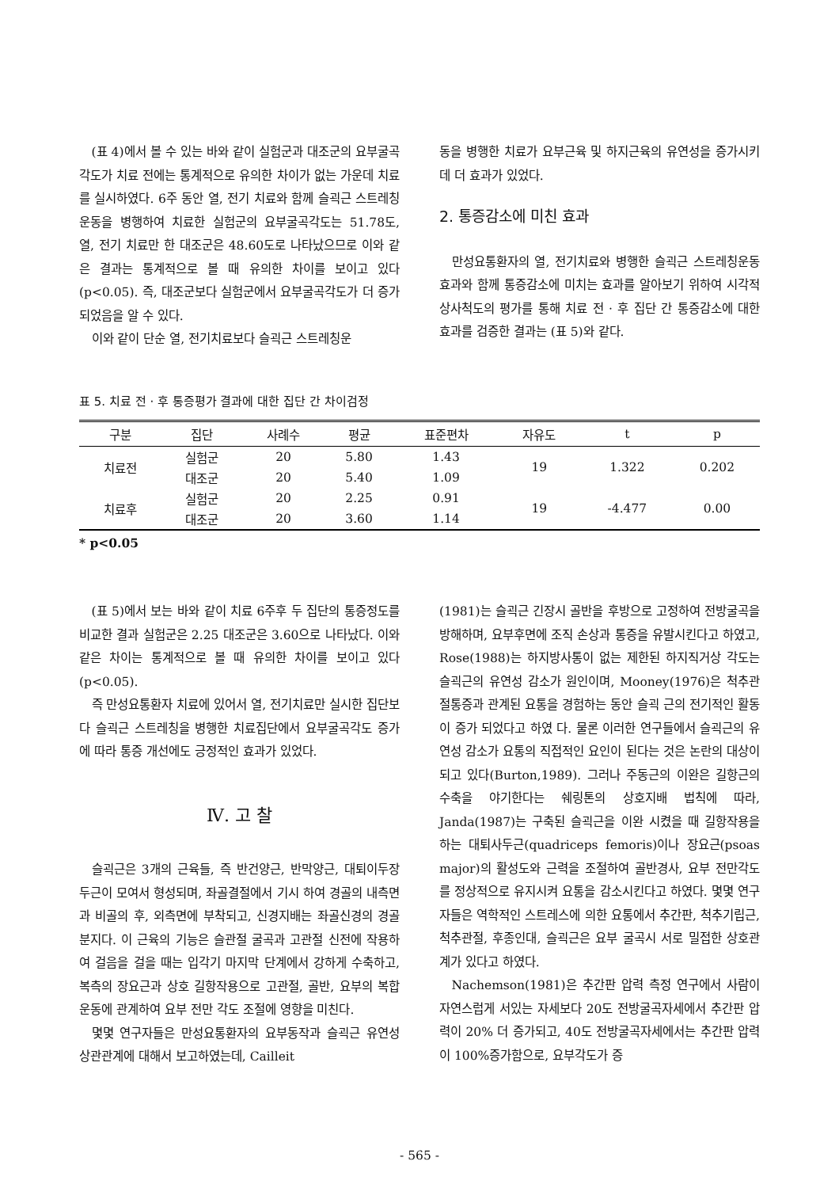(표 4)에서 볼 수 있는 바와 같이 실험군과 대조군의 요부굴곡각도가 치료 전에는 통계적으로 유의한 차이가 없는 가운데 치료를 실시하였다. 6주 동안 열, 전기 치료와 함께 슬괵근 스트레칭운동을 병행하여 치료한 실험군의 요부굴곡각도는 51.78도, 열, 전기 치료만 한 대조군은 48.60도로 나타났으므로 이와 같은 결과는 통계적으로 볼 때 유의한 차이를 보이고 있다(p<0.05). 즉, 대조군보다 실험군에서 요부굴곡각도가 더 증가되었음을 알 수 있다.
이와 같이 단순 열, 전기치료보다 슬괵근 스트레칭운
동을 병행한 치료가 요부근육 및 하지근육의 유연성을 증가시키데 더 효과가 있었다.
2. 통증감소에 미친 효과
만성요통환자의 열, 전기치료와 병행한 슬괵근 스트레칭운동 효과와 함께 통증감소에 미치는 효과를 알아보기 위하여 시각적 상사척도의 평가를 통해 치료 전 · 후 집단 간 통증감소에 대한 효과를 검증한 결과는 (표 5)와 같다.
표 5. 치료 전 · 후 통증평가 결과에 대한 집단 간 차이검정
| 구분 | 집단 | 사례수 | 평균 | 표준편차 | 자유도 | t | p |
| --- | --- | --- | --- | --- | --- | --- | --- |
| 치료전 | 실험군 | 20 | 5.80 | 1.43 | 19 | 1.322 | 0.202 |
| | 대조군 | 20 | 5.40 | 1.09 | | | |
| 치료후 | 실험군 | 20 | 2.25 | 0.91 | 19 | -4.477 | 0.00 |
| | 대조군 | 20 | 3.60 | 1.14 | | | |
* p<0.05
(표 5)에서 보는 바와 같이 치료 6주후 두 집단의 통증정도를 비교한 결과 실험군은 2.25 대조군은 3.60으로 나타났다. 이와 같은 차이는 통계적으로 볼 때 유의한 차이를 보이고 있다(p<0.05).
즉 만성요통환자 치료에 있어서 열, 전기치료만 실시한 집단보다 슬괵근 스트레칭을 병행한 치료집단에서 요부굴곡각도 증가에 따라 통증 개선에도 긍정적인 효과가 있었다.
Ⅳ. 고 찰
슬괵근은 3개의 근육들, 즉 반건양근, 반막양근, 대퇴이두장두근이 모여서 형성되며, 좌골결절에서 기시 하여 경골의 내측면과 비골의 후, 외측면에 부착되고, 신경지배는 좌골신경의 경골분지다. 이 근육의 기능은 슬관절 굴곡과 고관절 신전에 작용하여 걸음을 걸을 때는 입각기 마지막 단계에서 강하게 수축하고, 복측의 장요근과 상호 길항작용으로 고관절, 골반, 요부의 복합운동에 관계하여 요부 전만 각도 조절에 영향을 미친다.
몇몇 연구자들은 만성요통환자의 요부동작과 슬괵근 유연성 상관관계에 대해서 보고하였는데, Cailleit
(1981)는 슬괵근 긴장시 골반을 후방으로 고정하여 전방굴곡을 방해하며, 요부후면에 조직 손상과 통증을 유발시킨다고 하였고, Rose(1988)는 하지방사통이 없는 제한된 하지직거상 각도는 슬괵근의 유연성 감소가 원인이며, Mooney(1976)은 척추관절통증과 관계된 요통을 경험하는 동안 슬괵 근의 전기적인 활동이 증가 되었다고 하였 다. 물론 이러한 연구들에서 슬괵근의 유연성 감소가 요통의 직접적인 요인이 된다는 것은 논란의 대상이 되고 있다(Burton,1989). 그러나 주동근의 이완은 길항근의 수축을 야기한다는 쉐링톤의 상호지배 법칙에 따라, Janda(1987)는 구축된 슬괵근을 이완 시켰을 때 길항작용을 하는 대퇴사두근(quadriceps femoris)이나 장요근(psoas major)의 활성도와 근력을 조절하여 골반경사, 요부 전만각도를 정상적으로 유지시켜 요통을 감소시킨다고 하였다. 몇몇 연구자들은 역학적인 스트레스에 의한 요통에서 추간판, 척추기립근, 척추관절, 후종인대, 슬괵근은 요부 굴곡시 서로 밀접한 상호관계가 있다고 하였다.
Nachemson(1981)은 추간판 압력 측정 연구에서 사람이 자연스럽게 서있는 자세보다 20도 전방굴곡자세에서 추간판 압력이 20% 더 증가되고, 40도 전방굴곡자세에서는 추간판 압력이 100%증가함으로, 요부각도가 증
- 565 -